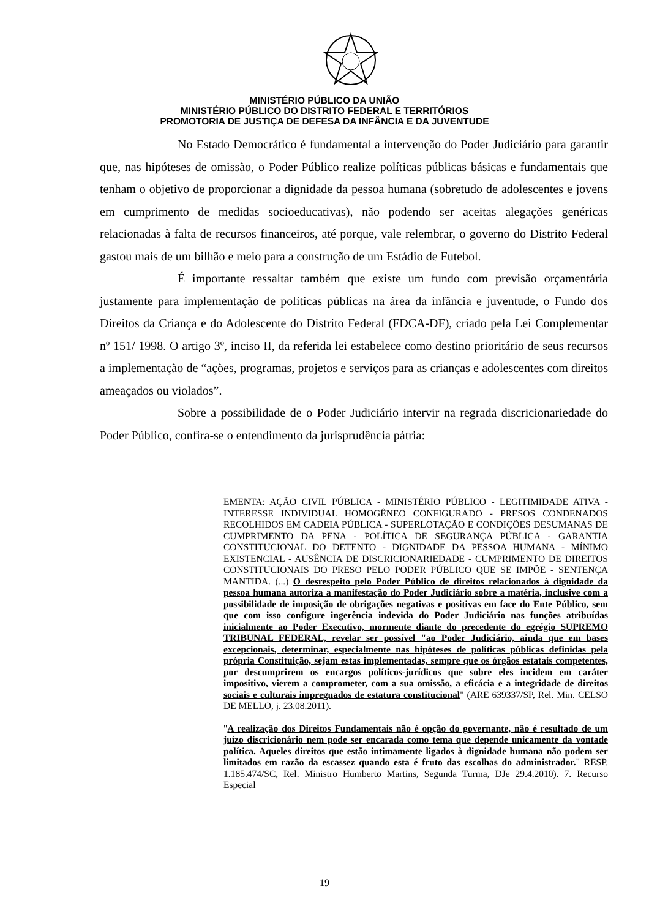MINISTÉRIO PÚBLICO DA UNIÃO
MINISTÉRIO PÚBLICO DO DISTRITO FEDERAL E TERRITÓRIOS
PROMOTORIA DE JUSTIÇA DE DEFESA DA INFÂNCIA E DA JUVENTUDE
No Estado Democrático é fundamental a intervenção do Poder Judiciário para garantir que, nas hipóteses de omissão, o Poder Público realize políticas públicas básicas e fundamentais que tenham o objetivo de proporcionar a dignidade da pessoa humana (sobretudo de adolescentes e jovens em cumprimento de medidas socioeducativas), não podendo ser aceitas alegações genéricas relacionadas à falta de recursos financeiros, até porque, vale relembrar, o governo do Distrito Federal gastou mais de um bilhão e meio para a construção de um Estádio de Futebol.
É importante ressaltar também que existe um fundo com previsão orçamentária justamente para implementação de políticas públicas na área da infância e juventude, o Fundo dos Direitos da Criança e do Adolescente do Distrito Federal (FDCA-DF), criado pela Lei Complementar nº 151/ 1998. O artigo 3º, inciso II, da referida lei estabelece como destino prioritário de seus recursos a implementação de “ações, programas, projetos e serviços para as crianças e adolescentes com direitos ameaçados ou violados”.
Sobre a possibilidade de o Poder Judiciário intervir na regrada discricionariedade do Poder Público, confira-se o entendimento da jurisprudência pátria:
EMENTA: AÇÃO CIVIL PÚBLICA - MINISTÉRIO PÚBLICO - LEGITIMIDADE ATIVA - INTERESSE INDIVIDUAL HOMOGÊNEO CONFIGURADO - PRESOS CONDENADOS RECOLHIDOS EM CADEIA PÚBLICA - SUPERLOTAÇÃO E CONDIÇÕES DESUMANAS DE CUMPRIMENTO DA PENA - POLÍTICA DE SEGURANÇA PÚBLICA - GARANTIA CONSTITUCIONAL DO DETENTO - DIGNIDADE DA PESSOA HUMANA - MÍNIMO EXISTENCIAL - AUSÊNCIA DE DISCRICIONARIEDADE - CUMPRIMENTO DE DIREITOS CONSTITUCIONAIS DO PRESO PELO PODER PÚBLICO QUE SE IMPÕE - SENTENÇA MANTIDA. (...) O desrespeito pelo Poder Público de direitos relacionados à dignidade da pessoa humana autoriza a manifestação do Poder Judiciário sobre a matéria, inclusive com a possibilidade de imposição de obrigações negativas e positivas em face do Ente Público, sem que com isso configure ingerência indevida do Poder Judiciário nas funções atribuídas inicialmente ao Poder Executivo, mormente diante do precedente do egrégio SUPREMO TRIBUNAL FEDERAL, revelar ser possível "ao Poder Judiciário, ainda que em bases excepcionais, determinar, especialmente nas hipóteses de políticas públicas definidas pela própria Constituição, sejam estas implementadas, sempre que os órgãos estatais competentes, por descumprirem os encargos políticos-jurídicos que sobre eles incidem em caráter impositivo, vierem a comprometer, com a sua omissão, a eficácia e a integridade de direitos sociais e culturais impregnados de estatura constitucional" (ARE 639337/SP, Rel. Min. CELSO DE MELLO, j. 23.08.2011).
"A realização dos Direitos Fundamentais não é opção do governante, não é resultado de um juízo discricionário nem pode ser encarada como tema que depende unicamente da vontade política. Aqueles direitos que estão intimamente ligados à dignidade humana não podem ser limitados em razão da escassez quando esta é fruto das escolhas do administrador." RESP. 1.185.474/SC, Rel. Ministro Humberto Martins, Segunda Turma, DJe 29.4.2010). 7. Recurso Especial
19